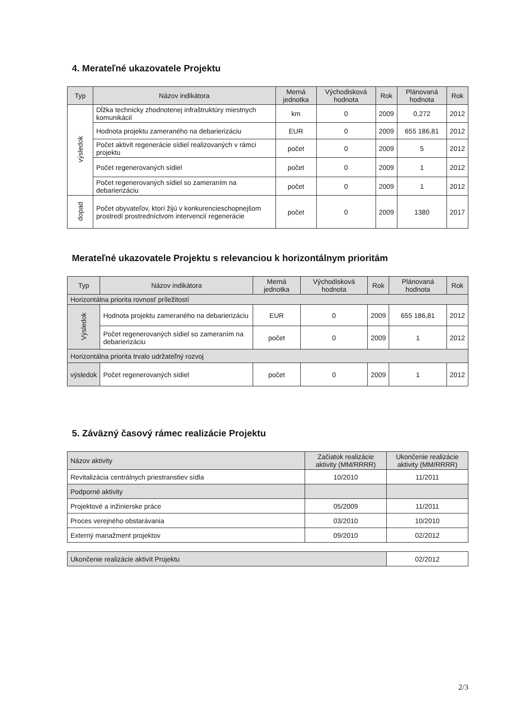4. Merateľné ukazovatele Projektu
| Typ | Názov indikátora | Merná jednotka | Východisková hodnota | Rok | Plánovaná hodnota | Rok |
| --- | --- | --- | --- | --- | --- | --- |
| výsledok | Dĺžka technicky zhodnotenej infraštruktúry miestnych komunikácií | km | 0 | 2009 | 0,272 | 2012 |
| | Hodnota projektu zameraného na debarierizáciu | EUR | 0 | 2009 | 655 186,81 | 2012 |
| | Počet aktivít regenerácie sídiel realizovaných v rámci projektu | počet | 0 | 2009 | 5 | 2012 |
| | Počet regenerovaných sídiel | počet | 0 | 2009 | 1 | 2012 |
| | Počet regenerovaných sídiel so zameraním na debarierizáciu | počet | 0 | 2009 | 1 | 2012 |
| dopad | Počet obyvateľov, ktorí žijú v konkurencieschopnejšom prostredí prostredníctvom intervencií regenerácie | počet | 0 | 2009 | 1380 | 2017 |
Merateľné ukazovatele Projektu s relevanciou k horizontálnym prioritám
| Typ | Názov indikátora | Merná jednotka | Východisková hodnota | Rok | Plánovaná hodnota | Rok |
| --- | --- | --- | --- | --- | --- | --- |
| Horizontálna priorita rovnosť príležitostí | | | | | | |
| Výsledok | Hodnota projektu zameraného na debarierizáciu | EUR | 0 | 2009 | 655 186,81 | 2012 |
| | Počet regenerovaných sídiel so zameraním na debarierizáciu | počet | 0 | 2009 | 1 | 2012 |
| Horizontálna priorita trvalo udržateľný rozvoj | | | | | | |
| výsledok | Počet regenerovaných sídiel | počet | 0 | 2009 | 1 | 2012 |
5. Záväzný časový rámec realizácie Projektu
| Názov aktivity | Začiatok realizácie aktivity (MM/RRRR) | Ukončenie realizácie aktivity (MM/RRRR) |
| --- | --- | --- |
| Revitalizácia centrálnych priestranstiev sídla | 10/2010 | 11/2011 |
| Podporné aktivity | | |
| Projektové a inžinierske práce | 05/2009 | 11/2011 |
| Proces verejného obstarávania | 03/2010 | 10/2010 |
| Externý manažment projektov | 09/2010 | 02/2012 |
| Ukončenie realizácie aktivít Projektu | 02/2012 |
2/3